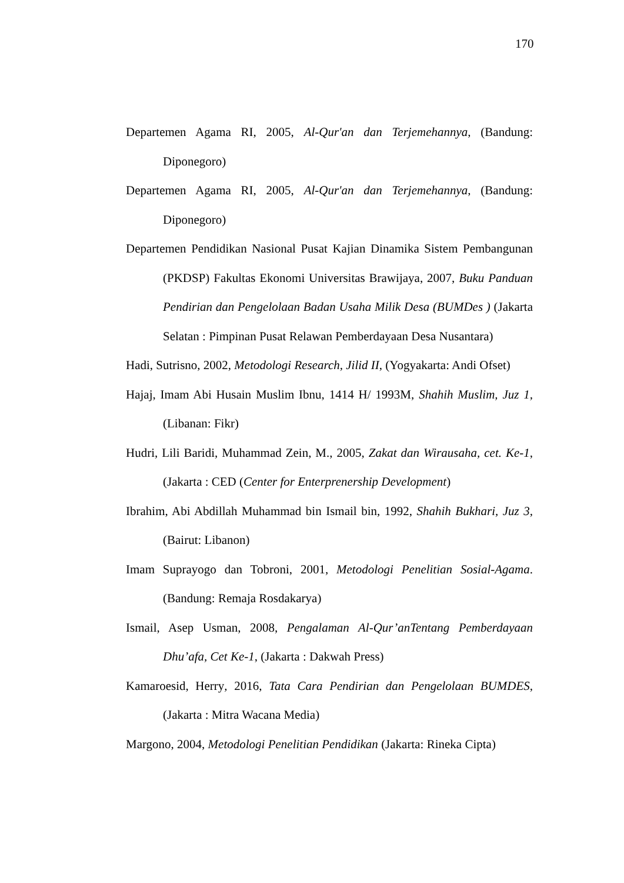170
Departemen Agama RI, 2005, Al-Qur'an dan Terjemehannya, (Bandung: Diponegoro)
Departemen Agama RI, 2005, Al-Qur'an dan Terjemehannya, (Bandung: Diponegoro)
Departemen Pendidikan Nasional Pusat Kajian Dinamika Sistem Pembangunan (PKDSP) Fakultas Ekonomi Universitas Brawijaya, 2007, Buku Panduan Pendirian dan Pengelolaan Badan Usaha Milik Desa (BUMDes ) (Jakarta Selatan : Pimpinan Pusat Relawan Pemberdayaan Desa Nusantara)
Hadi, Sutrisno, 2002, Metodologi Research, Jilid II, (Yogyakarta: Andi Ofset)
Hajaj, Imam Abi Husain Muslim Ibnu, 1414 H/ 1993M, Shahih Muslim, Juz 1, (Libanan: Fikr)
Hudri, Lili Baridi, Muhammad Zein, M., 2005, Zakat dan Wirausaha, cet. Ke-1, (Jakarta : CED (Center for Enterprenership Development)
Ibrahim, Abi Abdillah Muhammad bin Ismail bin, 1992, Shahih Bukhari, Juz 3, (Bairut: Libanon)
Imam Suprayogo dan Tobroni, 2001, Metodologi Penelitian Sosial-Agama. (Bandung: Remaja Rosdakarya)
Ismail, Asep Usman, 2008, Pengalaman Al-Qur’anTentang Pemberdayaan Dhu’afa, Cet Ke-1, (Jakarta : Dakwah Press)
Kamaroesid, Herry, 2016, Tata Cara Pendirian dan Pengelolaan BUMDES, (Jakarta : Mitra Wacana Media)
Margono, 2004, Metodologi Penelitian Pendidikan (Jakarta: Rineka Cipta)